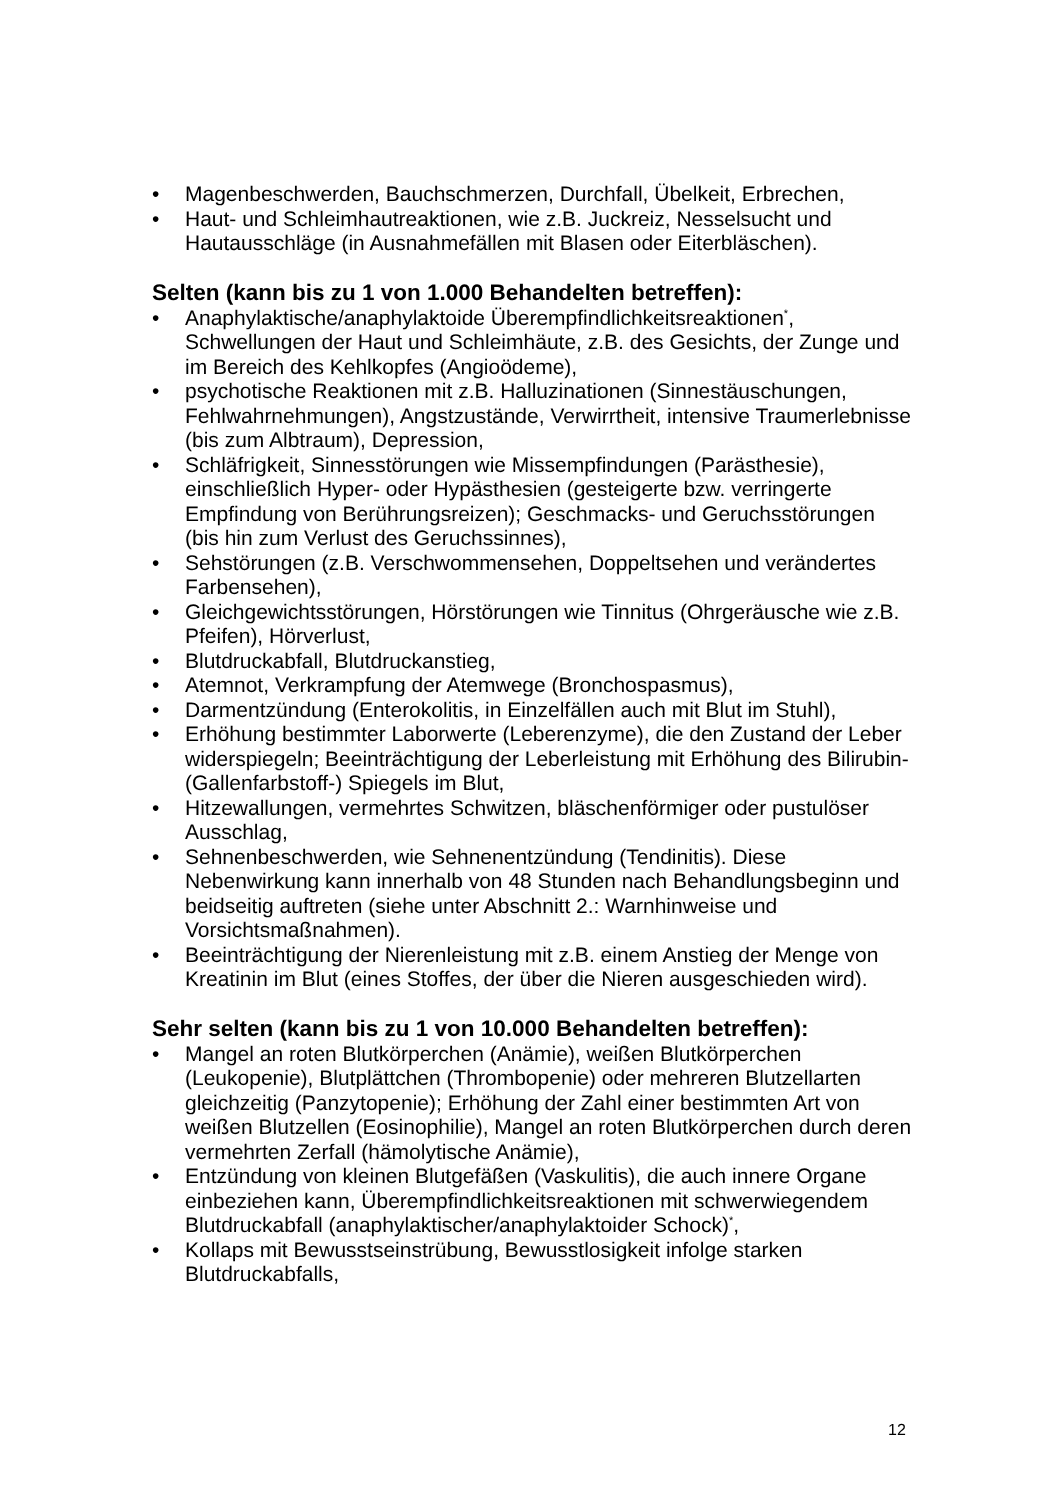• Magenbeschwerden, Bauchschmerzen, Durchfall, Übelkeit, Erbrechen,
• Haut- und Schleimhautreaktionen, wie z.B. Juckreiz, Nesselsucht und Hautausschläge (in Ausnahmefällen mit Blasen oder Eiterbläschen).
Selten (kann bis zu 1 von 1.000 Behandelten betreffen):
• Anaphylaktische/anaphylaktoide Überempfindlichkeitsreaktionen<sup>*</sup>, Schwellungen der Haut und Schleimhäute, z.B. des Gesichts, der Zunge und im Bereich des Kehlkopfes (Angioödeme),
• psychotische Reaktionen mit z.B. Halluzinationen (Sinnestäuschungen, Fehlwahrnehmungen), Angstzustände, Verwirrtheit, intensive Traumerlebnisse (bis zum Albtraum), Depression,
• Schläfrigkeit, Sinnesstörungen wie Missempfindungen (Parästhesie), einschließlich Hyper- oder Hypästhesien (gesteigerte bzw. verringerte Empfindung von Berührungsreizen); Geschmacks- und Geruchsstörungen (bis hin zum Verlust des Geruchssinnes),
• Sehstörungen (z.B. Verschwommensehen, Doppeltsehen und verändertes Farbensehen),
• Gleichgewichtsstörungen, Hörstörungen wie Tinnitus (Ohrgeräusche wie z.B. Pfeifen), Hörverlust,
• Blutdruckabfall, Blutdruckanstieg,
• Atemnot, Verkrampfung der Atemwege (Bronchospasmus),
• Darmentzündung (Enterokolitis, in Einzelfällen auch mit Blut im Stuhl),
• Erhöhung bestimmter Laborwerte (Leberenzyme), die den Zustand der Leber widerspiegeln; Beeinträchtigung der Leberleistung mit Erhöhung des Bilirubin- (Gallenfarbstoff-) Spiegels im Blut,
• Hitzewallungen, vermehrtes Schwitzen, bläschenförmiger oder pustulöser Ausschlag,
• Sehnenbeschwerden, wie Sehnenentzündung (Tendinitis). Diese Nebenwirkung kann innerhalb von 48 Stunden nach Behandlungsbeginn und beidseitig auftreten (siehe unter Abschnitt 2.: Warnhinweise und Vorsichtsmaßnahmen).
• Beeinträchtigung der Nierenleistung mit z.B. einem Anstieg der Menge von Kreatinin im Blut (eines Stoffes, der über die Nieren ausgeschieden wird).
Sehr selten (kann bis zu 1 von 10.000 Behandelten betreffen):
• Mangel an roten Blutkörperchen (Anämie), weißen Blutkörperchen (Leukopenie), Blutplättchen (Thrombopenie) oder mehreren Blutzellarten gleichzeitig (Panzytopenie); Erhöhung der Zahl einer bestimmten Art von weißen Blutzellen (Eosinophilie), Mangel an roten Blutkörperchen durch deren vermehrten Zerfall (hämolytische Anämie),
• Entzündung von kleinen Blutgefäßen (Vaskulitis), die auch innere Organe einbeziehen kann, Überempfindlichkeitsreaktionen mit schwerwiegendem Blutdruckabfall (anaphylaktischer/anaphylaktoider Schock)<sup>*</sup>,
• Kollaps mit Bewusstseinstrübung, Bewusstlosigkeit infolge starken Blutdruckabfalls,
12